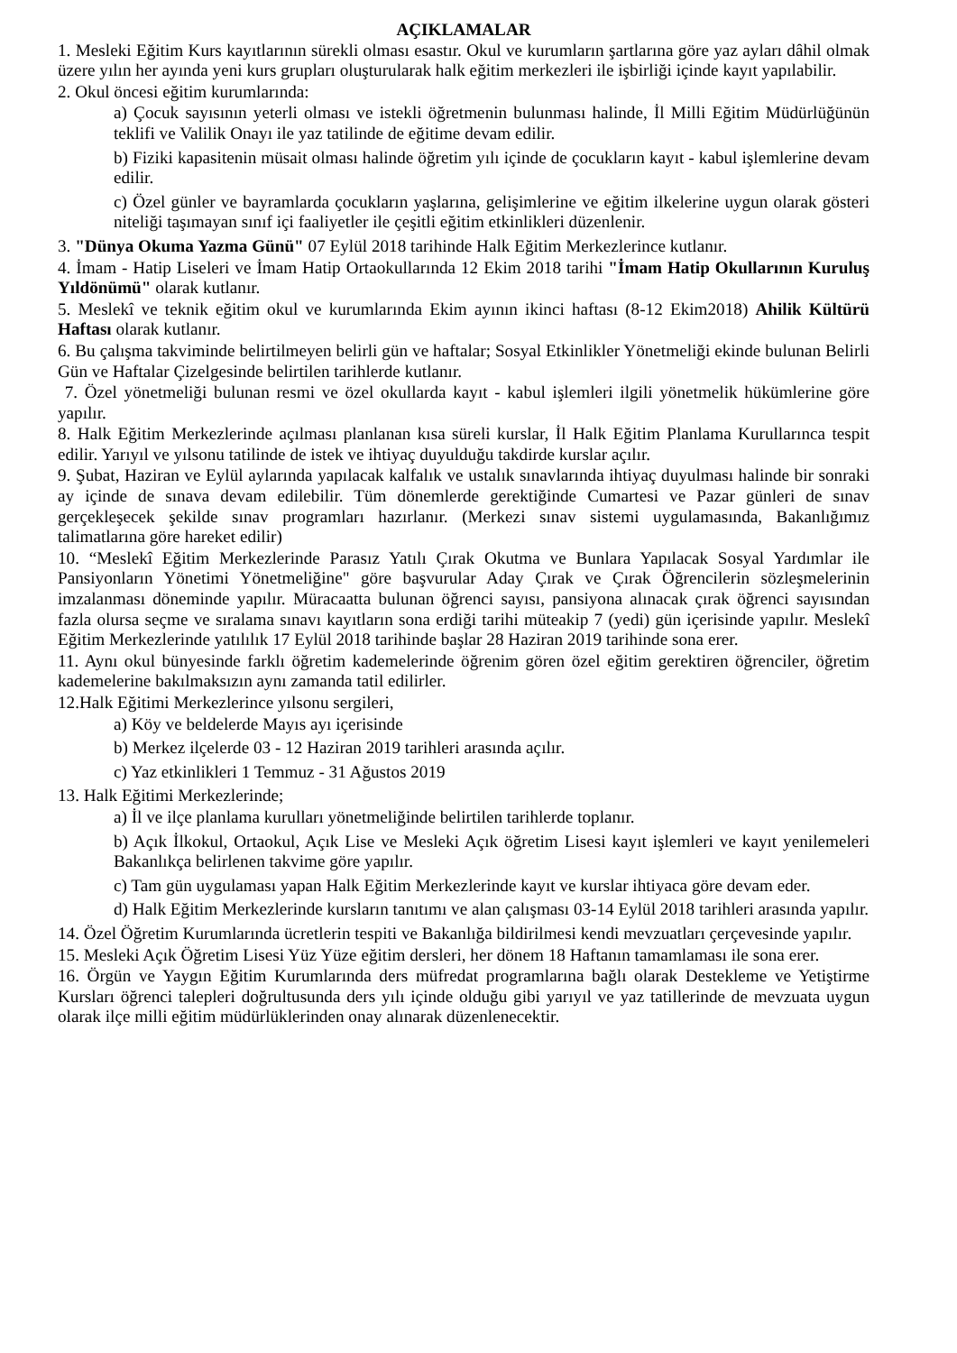AÇIKLAMALAR
1. Mesleki Eğitim Kurs kayıtlarının sürekli olması esastır. Okul ve kurumların şartlarına göre yaz ayları dâhil olmak üzere yılın her ayında yeni kurs grupları oluşturularak halk eğitim merkezleri ile işbirliği içinde kayıt yapılabilir.
2. Okul öncesi eğitim kurumlarında:
a) Çocuk sayısının yeterli olması ve istekli öğretmenin bulunması halinde, İl Milli Eğitim Müdürlüğünün teklifi ve Valilik Onayı ile yaz tatilinde de eğitime devam edilir.
b) Fiziki kapasitenin müsait olması halinde öğretim yılı içinde de çocukların kayıt - kabul işlemlerine devam edilir.
c) Özel günler ve bayramlarda çocukların yaşlarına, gelişimlerine ve eğitim ilkelerine uygun olarak gösteri niteliği taşımayan sınıf içi faaliyetler ile çeşitli eğitim etkinlikleri düzenlenir.
3. "Dünya Okuma Yazma Günü" 07 Eylül 2018 tarihinde Halk Eğitim Merkezlerince kutlanır.
4. İmam - Hatip Liseleri ve İmam Hatip Ortaokullarında 12 Ekim 2018 tarihi "İmam Hatip Okullarının Kuruluş Yıldönümü" olarak kutlanır.
5. Meslekî ve teknik eğitim okul ve kurumlarında Ekim ayının ikinci haftası (8-12 Ekim2018) Ahilik Kültürü Haftası olarak kutlanır.
6. Bu çalışma takviminde belirtilmeyen belirli gün ve haftalar; Sosyal Etkinlikler Yönetmeliği ekinde bulunan Belirli Gün ve Haftalar Çizelgesinde belirtilen tarihlerde kutlanır.
7. Özel yönetmeliği bulunan resmi ve özel okullarda kayıt - kabul işlemleri ilgili yönetmelik hükümlerine göre yapılır.
8. Halk Eğitim Merkezlerinde açılması planlanan kısa süreli kurslar, İl Halk Eğitim Planlama Kurullarınca tespit edilir. Yarıyıl ve yılsonu tatilinde de istek ve ihtiyaç duyulduğu takdirde kurslar açılır.
9. Şubat, Haziran ve Eylül aylarında yapılacak kalfalık ve ustalık sınavlarında ihtiyaç duyulması halinde bir sonraki ay içinde de sınava devam edilebilir. Tüm dönemlerde gerektiğinde Cumartesi ve Pazar günleri de sınav gerçekleşecek şekilde sınav programları hazırlanır. (Merkezi sınav sistemi uygulamasında, Bakanlığımız talimatlarına göre hareket edilir)
10. “Meslekî Eğitim Merkezlerinde Parasız Yatılı Çırak Okutma ve Bunlara Yapılacak Sosyal Yardımlar ile Pansiyonların Yönetimi Yönetmeliğine" göre başvurular Aday Çırak ve Çırak Öğrencilerin sözleşmelerinin imzalanması döneminde yapılır. Müracaatta bulunan öğrenci sayısı, pansiyona alınacak çırak öğrenci sayısından fazla olursa seçme ve sıralama sınavı kayıtların sona erdiği tarihi müteakip 7 (yedi) gün içerisinde yapılır. Meslekî Eğitim Merkezlerinde yatılılık 17 Eylül 2018 tarihinde başlar 28 Haziran 2019 tarihinde sona erer.
11. Aynı okul bünyesinde farklı öğretim kademelerinde öğrenim gören özel eğitim gerektiren öğrenciler, öğretim kademelerine bakılmaksızın aynı zamanda tatil edilirler.
12.Halk Eğitimi Merkezlerince yılsonu sergileri,
a) Köy ve beldelerde Mayıs ayı içerisinde
b) Merkez ilçelerde 03 - 12 Haziran 2019 tarihleri arasında açılır.
c) Yaz etkinlikleri 1 Temmuz - 31 Ağustos 2019
13. Halk Eğitimi Merkezlerinde;
a) İl ve ilçe planlama kurulları yönetmeliğinde belirtilen tarihlerde toplanır.
b) Açık İlkokul, Ortaokul, Açık Lise ve Mesleki Açık öğretim Lisesi kayıt işlemleri ve kayıt yenilemeleri Bakanlıkça belirlenen takvime göre yapılır.
c) Tam gün uygulaması yapan Halk Eğitim Merkezlerinde kayıt ve kurslar ihtiyaca göre devam eder.
d) Halk Eğitim Merkezlerinde kursların tanıtımı ve alan çalışması 03-14 Eylül 2018 tarihleri arasında yapılır.
14. Özel Öğretim Kurumlarında ücretlerin tespiti ve Bakanlığa bildirilmesi kendi mevzuatları çerçevesinde yapılır.
15. Mesleki Açık Öğretim Lisesi Yüz Yüze eğitim dersleri, her dönem 18 Haftanın tamamlaması ile sona erer.
16. Örgün ve Yaygın Eğitim Kurumlarında ders müfredat programlarına bağlı olarak Destekleme ve Yetiştirme Kursları öğrenci talepleri doğrultusunda ders yılı içinde olduğu gibi yarıyıl ve yaz tatillerinde de mevzuata uygun olarak ilçe milli eğitim müdürlüklerinden onay alınarak düzenlenecektir.